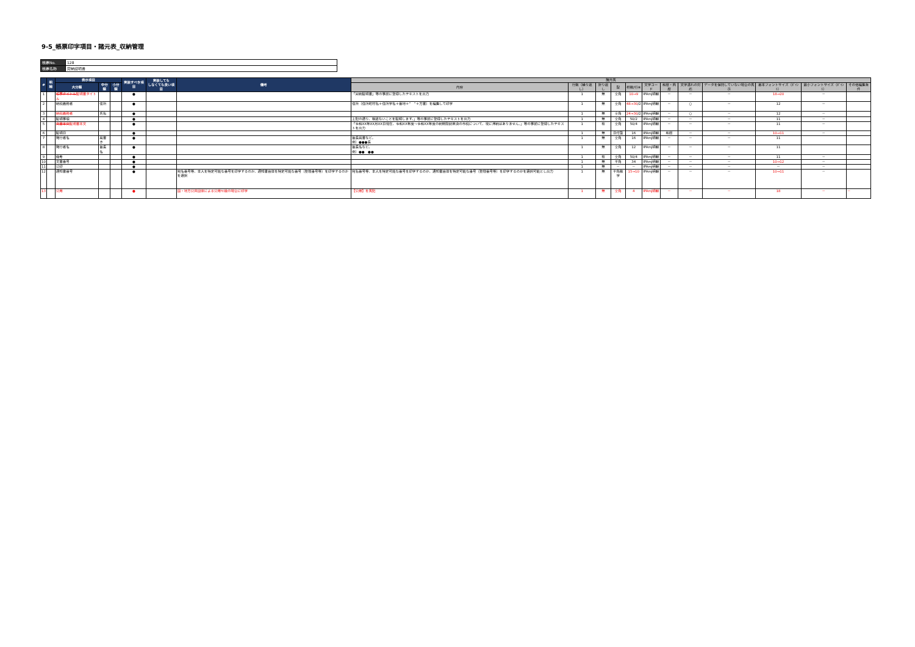9-5_帳票印字項目・諸元表_収納管理
| 帳票No. | 128 |
| 帳票名称 | 完納証明書 |
| # | 明細 | 表示項目 | | | 実装すべき項目 | 実装しても しなくても良い項目 | 備考 | 諸元表 | | | | | | | | | | | |
| --- | --- | --- | --- | --- | --- | --- | --- | --- | --- | --- | --- | --- | --- | --- | --- | --- | --- | --- | --- |
| | | 大分類 | 中分類 | 小分類 | | | | 内容 | 行数（繰り返し） | 折り返し | 型 | 桁数/行※ | 文字コード | 和暦・西暦 | 文字溢れの対応 | データを保持していない場合の表示 | 基本フォントサイズ（ﾎﾟｲﾝﾄ） | 最小フォントサイズ（ﾎﾟｲﾝﾄ） | その他編集条件 |
| 1 | | 帳票タイトル 証明書タイトル | | | ● | | | 「完納証明書」等の事前に登録したテキストを出力 | 1 | 無 | 全角 | 10→9 | IPAmj明朝 | － | － | － | 18→20 | － | |
| 2 | | 納税義務者 | 住所 | | ● | | | 住所（住所町村名＋住所字名＋番地＋” ”＋方書）を編集して印字 | 1 | 無 | 全角 | 48→30 /2 | IPAmj明朝 | － | ○ | － | 12 | － | |
| 3 | | 納税義務者 | 氏名 | | ● | | | | 1 | 無 | 全角 | 24→30 /2 | IPAmj明朝 | － | ○ | － | 12 | － | |
| 4 | | 証明事項 | | | ● | | | 上記の通り、相違ないことを証明します。」等の事前に登録したテキストを出力 | 1 | 無 | 全角 | 50/2 | IPAmj明朝 | － | － | － | 11 | － | |
| 5 | | 文書本文 証明書本文 | | | ● | | | 「令和XX年XX月XX日現在、令和XX年度～令和XX年度の納期限到来済の市税について、現に滞納はありません。」等の事前に登録したテキストを出力 | 1 | 有 | 全角 | 50/4 | IPAmj明朝 | － | － | － | 11 | － | |
| 6 | | 証明日 | | | ● | | | | 1 | 無 | 日付型 | 16 | IPAmj明朝 | 和暦 | － | － | 10→11 | － | |
| 7 | | 発行者名 | 肩書き | | ● | | | 首長肩書など。 例）●●●長 | 1 | 無 | 全角 | 16 | IPAmj明朝 | － | － | － | 11 | | |
| 8 | | 発行者名 | 首長名 | | ● | | | 首長名など。 例）●● ●● | 1 | 無 | 全角 | 12 | IPAmj明朝 | － | － | － | 11 | | |
| 9 | | 備考 | | | ● | | | | 1 | 有 | 全角 | 50/4 | IPAmj明朝 | － | － | － | 11 | － | |
| 10 | | 文書番号 | | | ● | | | | 1 | 無 | 半角 | 34 | IPAmj明朝 | － | － | － | 10→12 | － | |
| 11 | | 公印 | | | ● | | | | 1 | 無 | － | － | IPAmj明朝 | － | － | － | － | － | |
| 12 | | 通知書番号 | | | ● | | 宛名番号等、本人を特定可能な番号を印字するのか、通知書自体を特定可能な番号（整理番号等）を印字するのかを選択 | 宛名番号等、本人を特定可能な番号を印字するのか、通知書自体を特定可能な番号（整理番号等）を印字するのかを選択可能とし出力 | 1 | 無 | 半角数字 | 15→10 | IPAmj明朝 | － | － | － | 10→11 | － | |
| 13 | | 公用 | | | ● | | 国・地方公共団体による公用セ級の場合に印字 | 【公用】を表記 | 1 | 無 | 全角 | 4 | IPAmj明朝 | － | － | － | 18 | － | － |